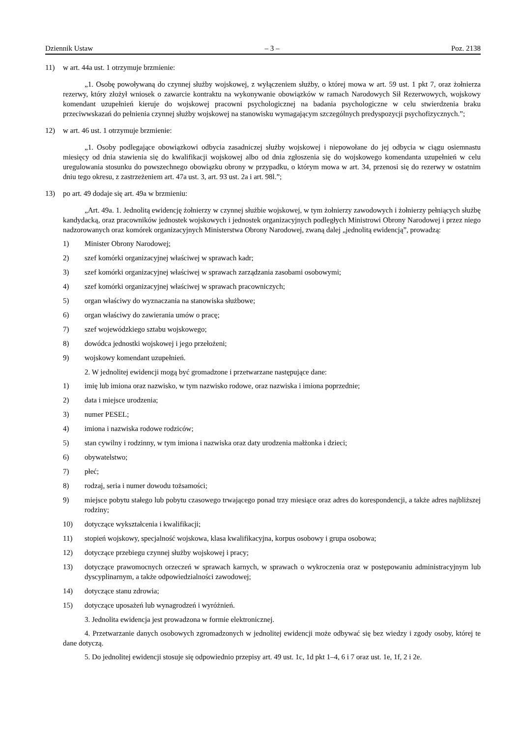Dziennik Ustaw – 3 – Poz. 2138
11) w art. 44a ust. 1 otrzymuje brzmienie:
„1. Osobę powoływaną do czynnej służby wojskowej, z wyłączeniem służby, o której mowa w art. 59 ust. 1 pkt 7, oraz żołnierza rezerwy, który złożył wniosek o zawarcie kontraktu na wykonywanie obowiązków w ramach Narodowych Sił Rezerwowych, wojskowy komendant uzupełnień kieruje do wojskowej pracowni psychologicznej na badania psychologiczne w celu stwierdzenia braku przeciwwskazań do pełnienia czynnej służby wojskowej na stanowisku wymagającym szczególnych predyspozycji psychofizycznych.”;
12) w art. 46 ust. 1 otrzymuje brzmienie:
„1. Osoby podlegające obowiązkowi odbycia zasadniczej służby wojskowej i niepowołane do jej odbycia w ciągu osiemnastu miesięcy od dnia stawienia się do kwalifikacji wojskowej albo od dnia zgłoszenia się do wojskowego komendanta uzupełnień w celu uregulowania stosunku do powszechnego obowiązku obrony w przypadku, o którym mowa w art. 34, przenosi się do rezerwy w ostatnim dniu tego okresu, z zastrzeżeniem art. 47a ust. 3, art. 93 ust. 2a i art. 98l.”;
13) po art. 49 dodaje się art. 49a w brzmieniu:
„Art. 49a. 1. Jednolitą ewidencję żołnierzy w czynnej służbie wojskowej, w tym żołnierzy zawodowych i żołnierzy pełniących służbę kandydacką, oraz pracowników jednostek wojskowych i jednostek organizacyjnych podległych Ministrowi Obrony Narodowej i przez niego nadzorowanych oraz komórek organizacyjnych Ministerstwa Obrony Narodowej, zwaną dalej „jednolitą ewidencją”, prowadzą:
1) Minister Obrony Narodowej;
2) szef komórki organizacyjnej właściwej w sprawach kadr;
3) szef komórki organizacyjnej właściwej w sprawach zarządzania zasobami osobowymi;
4) szef komórki organizacyjnej właściwej w sprawach pracowniczych;
5) organ właściwy do wyznaczania na stanowiska służbowe;
6) organ właściwy do zawierania umów o pracę;
7) szef wojewódzkiego sztabu wojskowego;
8) dowódca jednostki wojskowej i jego przełożeni;
9) wojskowy komendant uzupełnień.
2. W jednolitej ewidencji mogą być gromadzone i przetwarzane następujące dane:
1) imię lub imiona oraz nazwisko, w tym nazwisko rodowe, oraz nazwiska i imiona poprzednie;
2) data i miejsce urodzenia;
3) numer PESEL;
4) imiona i nazwiska rodowe rodziców;
5) stan cywilny i rodzinny, w tym imiona i nazwiska oraz daty urodzenia małżonka i dzieci;
6) obywatelstwo;
7) płeć;
8) rodzaj, seria i numer dowodu tożsamości;
9) miejsce pobytu stałego lub pobytu czasowego trwającego ponad trzy miesiące oraz adres do korespondencji, a także adres najbliższej rodziny;
10) dotyczące wykształcenia i kwalifikacji;
11) stopień wojskowy, specjalność wojskowa, klasa kwalifikacyjna, korpus osobowy i grupa osobowa;
12) dotyczące przebiegu czynnej służby wojskowej i pracy;
13) dotyczące prawomocnych orzeczeń w sprawach karnych, w sprawach o wykroczenia oraz w postępowaniu administracyjnym lub dyscyplinarnym, a także odpowiedzialności zawodowej;
14) dotyczące stanu zdrowia;
15) dotyczące uposażeń lub wynagrodzeń i wyróżnień.
3. Jednolita ewidencja jest prowadzona w formie elektronicznej.
4. Przetwarzanie danych osobowych zgromadzonych w jednolitej ewidencji może odbywać się bez wiedzy i zgody osoby, której te dane dotyczą.
5. Do jednolitej ewidencji stosuje się odpowiednio przepisy art. 49 ust. 1c, 1d pkt 1–4, 6 i 7 oraz ust. 1e, 1f, 2 i 2e.